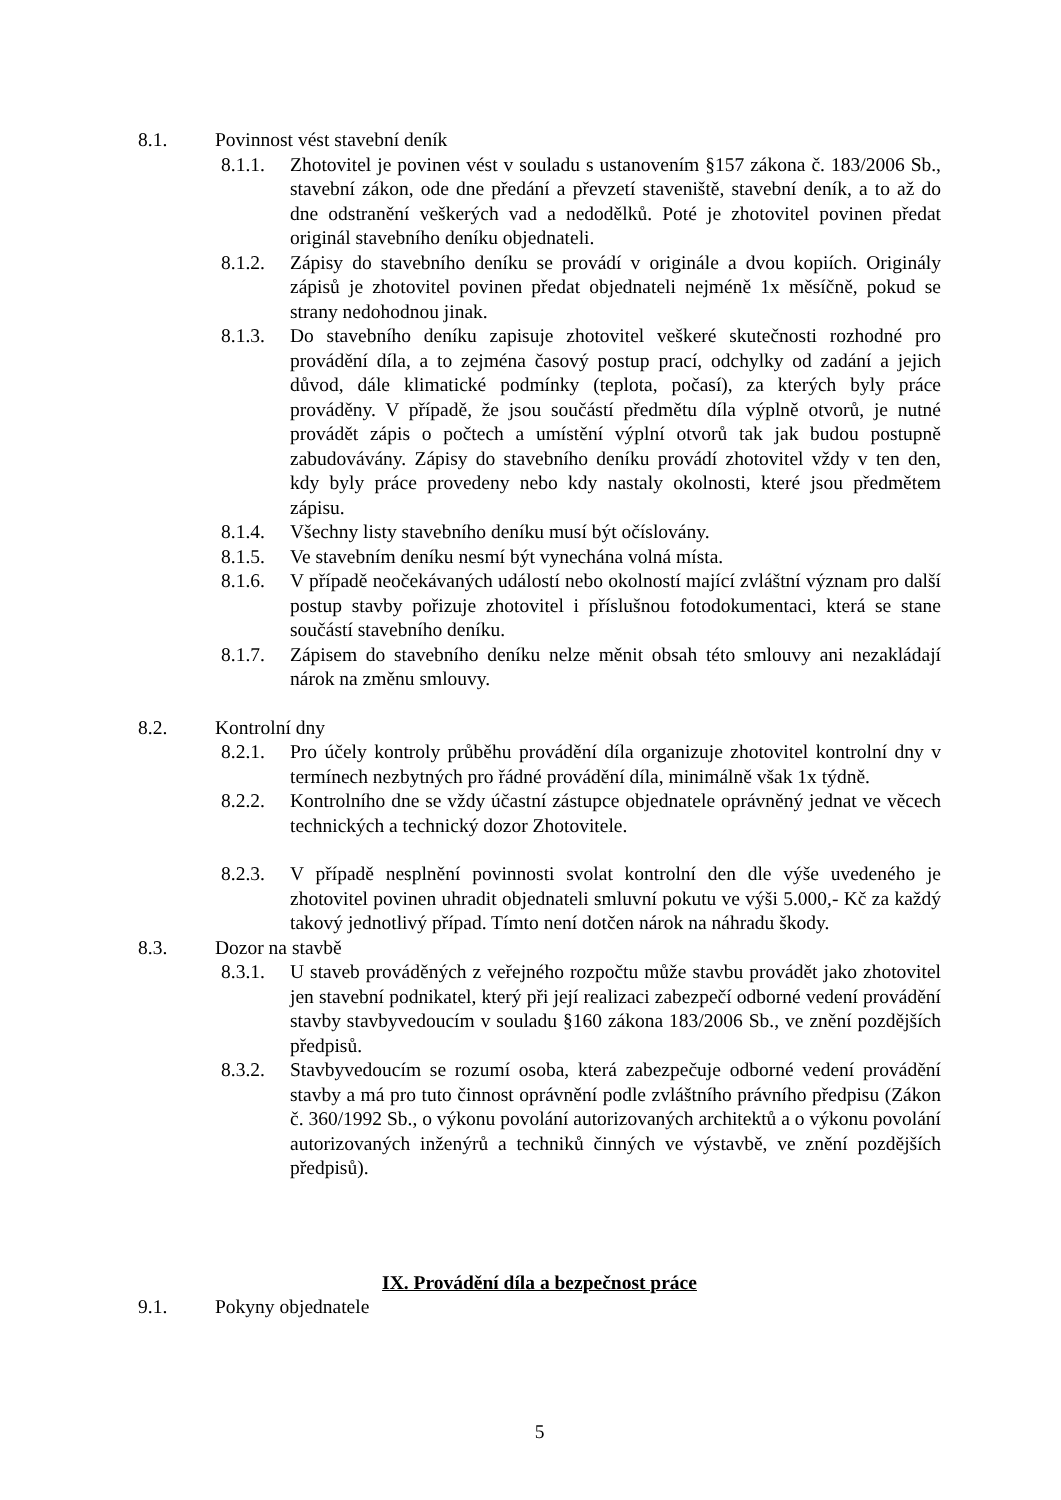8.1. Povinnost vést stavební deník
8.1.1. Zhotovitel je povinen vést v souladu s ustanovením §157 zákona č. 183/2006 Sb., stavební zákon, ode dne předání a převzetí staveniště, stavební deník, a to až do dne odstranění veškerých vad a nedodělků. Poté je zhotovitel povinen předat originál stavebního deníku objednateli.
8.1.2. Zápisy do stavebního deníku se provádí v originále a dvou kopiích. Originály zápisů je zhotovitel povinen předat objednateli nejméně 1x měsíčně, pokud se strany nedohodnou jinak.
8.1.3. Do stavebního deníku zapisuje zhotovitel veškeré skutečnosti rozhodné pro provádění díla, a to zejména časový postup prací, odchylky od zadání a jejich důvod, dále klimatické podmínky (teplota, počasí), za kterých byly práce prováděny. V případě, že jsou součástí předmětu díla výplně otvorů, je nutné provádět zápis o počtech a umístění výplní otvorů tak jak budou postupně zabudovávány. Zápisy do stavebního deníku provádí zhotovitel vždy v ten den, kdy byly práce provedeny nebo kdy nastaly okolnosti, které jsou předmětem zápisu.
8.1.4. Všechny listy stavebního deníku musí být očíslovány.
8.1.5. Ve stavebním deníku nesmí být vynechána volná místa.
8.1.6. V případě neočekávaných událostí nebo okolností mající zvláštní význam pro další postup stavby pořizuje zhotovitel i příslušnou fotodokumentaci, která se stane součástí stavebního deníku.
8.1.7. Zápisem do stavebního deníku nelze měnit obsah této smlouvy ani nezakládají nárok na změnu smlouvy.
8.2. Kontrolní dny
8.2.1. Pro účely kontroly průběhu provádění díla organizuje zhotovitel kontrolní dny v termínech nezbytných pro řádné provádění díla, minimálně však 1x týdně.
8.2.2. Kontrolního dne se vždy účastní zástupce objednatele oprávněný jednat ve věcech technických a technický dozor Zhotovitele.
8.2.3. V případě nesplnění povinnosti svolat kontrolní den dle výše uvedeného je zhotovitel povinen uhradit objednateli smluvní pokutu ve výši 5.000,- Kč za každý takový jednotlivý případ. Tímto není dotčen nárok na náhradu škody.
8.3. Dozor na stavbě
8.3.1. U staveb prováděných z veřejného rozpočtu může stavbu provádět jako zhotovitel jen stavební podnikatel, který při její realizaci zabezpečí odborné vedení provádění stavby stavbyvedoucím v souladu §160 zákona 183/2006 Sb., ve znění pozdějších předpisů.
8.3.2. Stavbyvedoucím se rozumí osoba, která zabezpečuje odborné vedení provádění stavby a má pro tuto činnost oprávnění podle zvláštního právního předpisu (Zákon č. 360/1992 Sb., o výkonu povolání autorizovaných architektů a o výkonu povolání autorizovaných inženýrů a techniků činných ve výstavbě, ve znění pozdějších předpisů).
IX. Provádění díla a bezpečnost práce
9.1. Pokyny objednatele
5